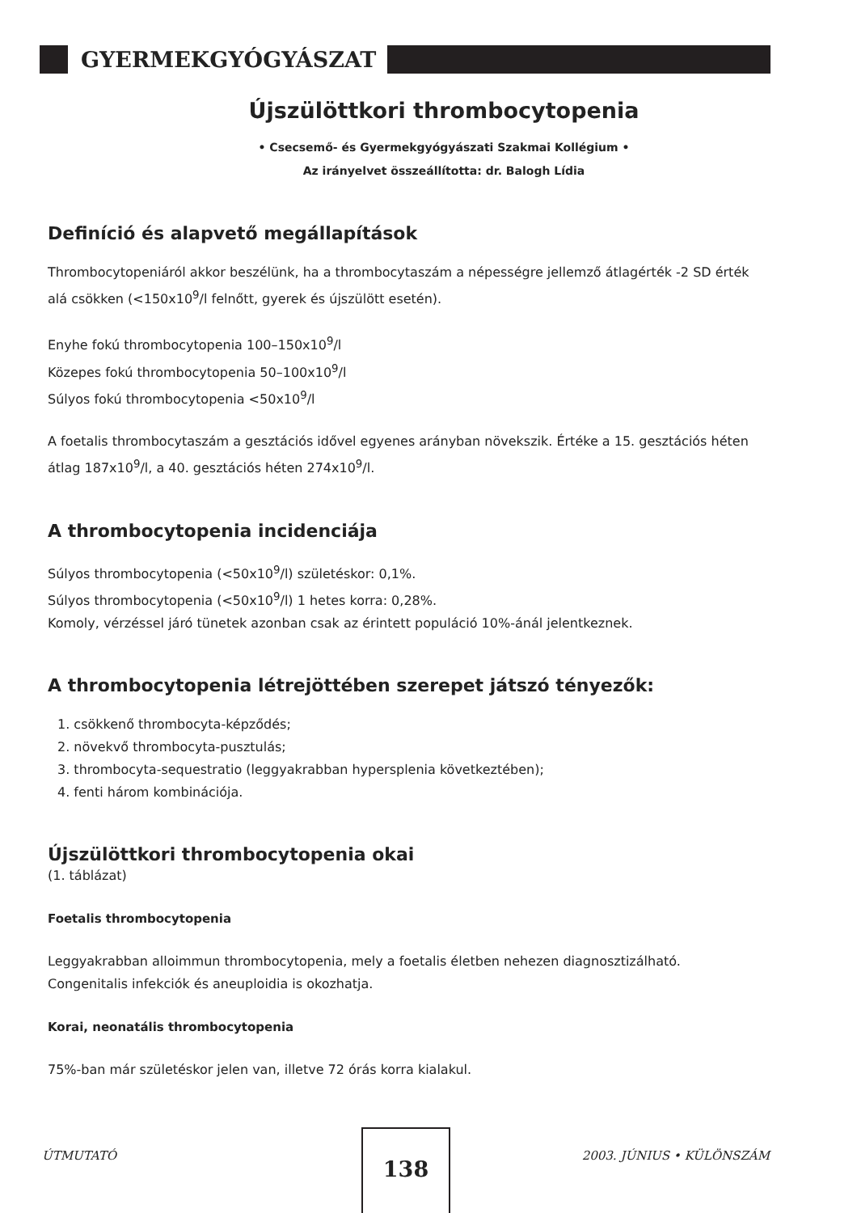GYERMEKGYÓGYÁSZAT
Újszülöttkori thrombocytopenia
• Csecsemő- és Gyermekgyógyászati Szakmai Kollégium •
Az irányelvet összeállította: dr. Balogh Lídia
Definíció és alapvető megállapítások
Thrombocytopeniáról akkor beszélünk, ha a thrombocytaszám a népességre jellemző átlagérték -2 SD érték alá csökken (<150x10<sup>9</sup>/l felnőtt, gyerek és újszülött esetén).
Enyhe fokú thrombocytopenia 100–150x10<sup>9</sup>/l
Közepes fokú thrombocytopenia 50–100x10<sup>9</sup>/l
Súlyos fokú thrombocytopenia <50x10<sup>9</sup>/l
A foetalis thrombocytaszám a gesztációs idővel egyenes arányban növekszik. Értéke a 15. gesztációs héten átlag 187x10<sup>9</sup>/l, a 40. gesztációs héten 274x10<sup>9</sup>/l.
A thrombocytopenia incidenciája
Súlyos thrombocytopenia (<50x10<sup>9</sup>/l) születéskor: 0,1%.
Súlyos thrombocytopenia (<50x10<sup>9</sup>/l) 1 hetes korra: 0,28%.
Komoly, vérzéssel járó tünetek azonban csak az érintett populáció 10%-ánál jelentkeznek.
A thrombocytopenia létrejöttében szerepet játszó tényezők:
1. csökkenő thrombocyta-képződés;
2. növekvő thrombocyta-pusztulás;
3. thrombocyta-sequestratio (leggyakrabban hypersplenia következtében);
4. fenti három kombinációja.
Újszülöttkori thrombocytopenia okai
(1. táblázat)
Foetalis thrombocytopenia
Leggyakrabban alloimmun thrombocytopenia, mely a foetalis életben nehezen diagnosztizálható. Congenitalis infekciók és aneuploidia is okozhatja.
Korai, neonatális thrombocytopenia
75%-ban már születéskor jelen van, illetve 72 órás korra kialakul.
138
ÚTMUTATÓ 2003. JÚNIUS • KÜLÖNSZÁM